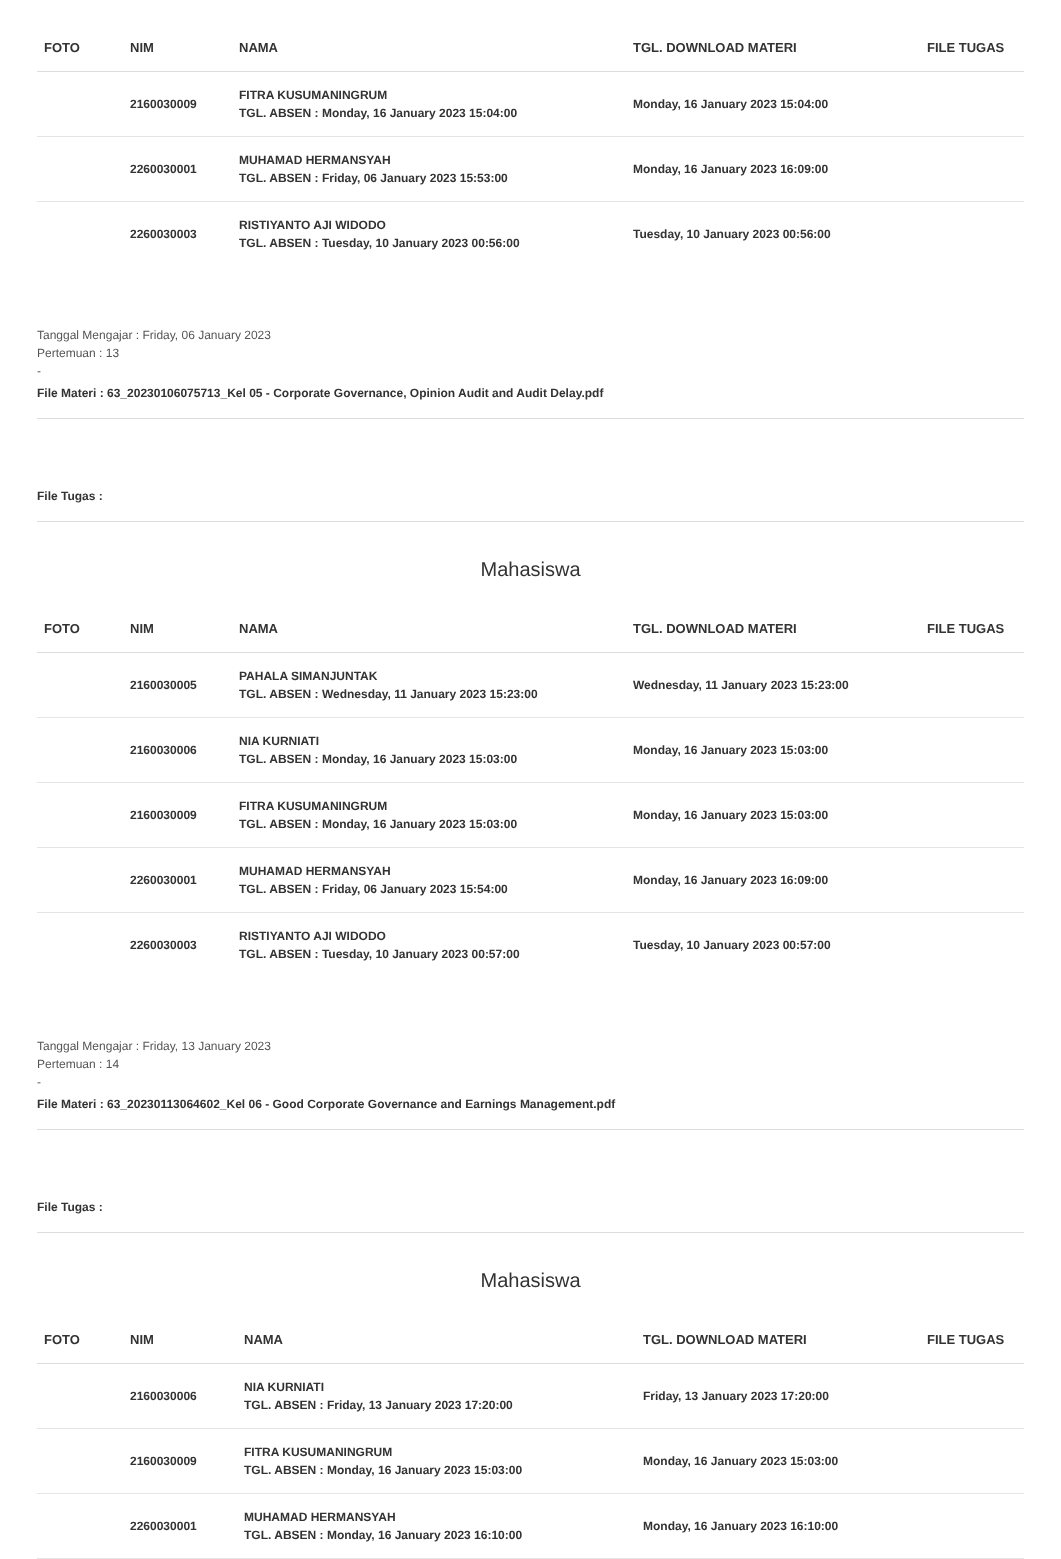| FOTO | NIM | NAMA | TGL. DOWNLOAD MATERI | FILE TUGAS |
| --- | --- | --- | --- | --- |
| | 2160030009 | FITRA KUSUMANINGRUM TGL. ABSEN : Monday, 16 January 2023 15:04:00 | Monday, 16 January 2023 15:04:00 | |
| | 2260030001 | MUHAMAD HERMANSYAH TGL. ABSEN : Friday, 06 January 2023 15:53:00 | Monday, 16 January 2023 16:09:00 | |
| | 2260030003 | RISTIYANTO AJI WIDODO TGL. ABSEN : Tuesday, 10 January 2023 00:56:00 | Tuesday, 10 January 2023 00:56:00 | |
Tanggal Mengajar : Friday, 06 January 2023
Pertemuan : 13
-
File Materi : 63_20230106075713_Kel 05 - Corporate Governance, Opinion Audit and Audit Delay.pdf
File Tugas :
Mahasiswa
| FOTO | NIM | NAMA | TGL. DOWNLOAD MATERI | FILE TUGAS |
| --- | --- | --- | --- | --- |
| | 2160030005 | PAHALA SIMANJUNTAK TGL. ABSEN : Wednesday, 11 January 2023 15:23:00 | Wednesday, 11 January 2023 15:23:00 | |
| | 2160030006 | NIA KURNIATI TGL. ABSEN : Monday, 16 January 2023 15:03:00 | Monday, 16 January 2023 15:03:00 | |
| | 2160030009 | FITRA KUSUMANINGRUM TGL. ABSEN : Monday, 16 January 2023 15:03:00 | Monday, 16 January 2023 15:03:00 | |
| | 2260030001 | MUHAMAD HERMANSYAH TGL. ABSEN : Friday, 06 January 2023 15:54:00 | Monday, 16 January 2023 16:09:00 | |
| | 2260030003 | RISTIYANTO AJI WIDODO TGL. ABSEN : Tuesday, 10 January 2023 00:57:00 | Tuesday, 10 January 2023 00:57:00 | |
Tanggal Mengajar : Friday, 13 January 2023
Pertemuan : 14
-
File Materi : 63_20230113064602_Kel 06 - Good Corporate Governance and Earnings Management.pdf
File Tugas :
Mahasiswa
| FOTO | NIM | NAMA | TGL. DOWNLOAD MATERI | FILE TUGAS |
| --- | --- | --- | --- | --- |
| | 2160030006 | NIA KURNIATI TGL. ABSEN : Friday, 13 January 2023 17:20:00 | Friday, 13 January 2023 17:20:00 | |
| | 2160030009 | FITRA KUSUMANINGRUM TGL. ABSEN : Monday, 16 January 2023 15:03:00 | Monday, 16 January 2023 15:03:00 | |
| | 2260030001 | MUHAMAD HERMANSYAH TGL. ABSEN : Monday, 16 January 2023 16:10:00 | Monday, 16 January 2023 16:10:00 | |